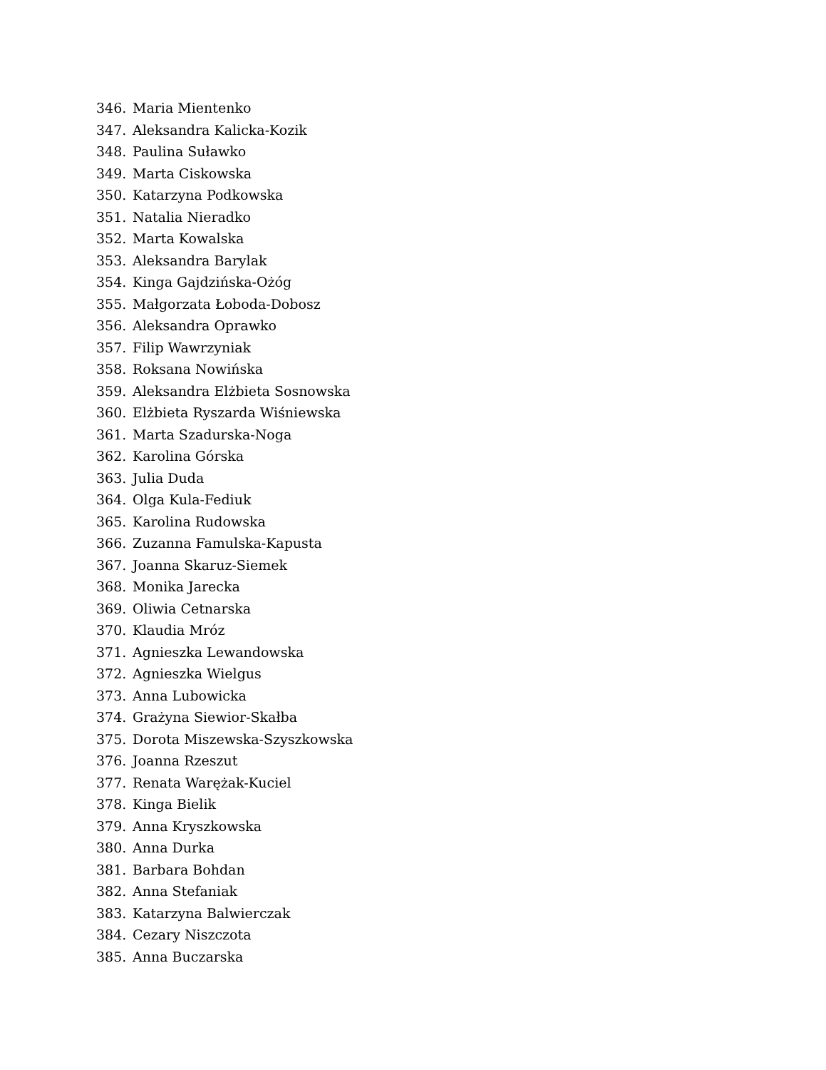346. Maria Mientenko
347. Aleksandra Kalicka-Kozik
348. Paulina Suławko
349. Marta Ciskowska
350. Katarzyna Podkowska
351. Natalia Nieradko
352. Marta Kowalska
353. Aleksandra Barylak
354. Kinga Gajdzińska-Ożóg
355. Małgorzata Łoboda-Dobosz
356. Aleksandra Oprawko
357. Filip Wawrzyniak
358. Roksana Nowińska
359. Aleksandra Elżbieta Sosnowska
360. Elżbieta Ryszarda Wiśniewska
361. Marta Szadurska-Noga
362. Karolina Górska
363. Julia Duda
364. Olga Kula-Fediuk
365. Karolina Rudowska
366. Zuzanna Famulska-Kapusta
367. Joanna Skaruz-Siemek
368. Monika Jarecka
369. Oliwia Cetnarska
370. Klaudia Mróz
371. Agnieszka Lewandowska
372. Agnieszka Wielgus
373. Anna Lubowicka
374. Grażyna Siewior-Skałba
375. Dorota Miszewska-Szyszkowska
376. Joanna Rzeszut
377. Renata Warężak-Kuciel
378. Kinga Bielik
379. Anna Kryszkowska
380. Anna Durka
381. Barbara Bohdan
382. Anna Stefaniak
383. Katarzyna Balwierczak
384. Cezary Niszczota
385. Anna Buczarska